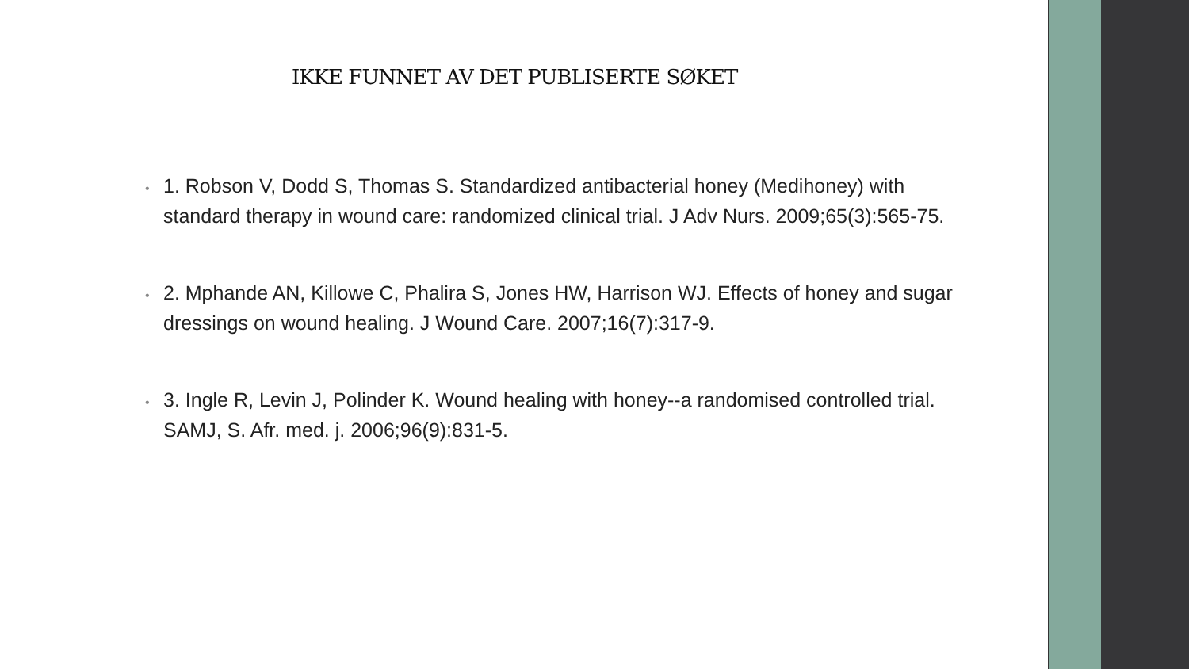IKKE FUNNET AV DET PUBLISERTE SØKET
• 1. Robson V, Dodd S, Thomas S. Standardized antibacterial honey (Medihoney) with standard therapy in wound care: randomized clinical trial. J Adv Nurs. 2009;65(3):565-75.
• 2. Mphande AN, Killowe C, Phalira S, Jones HW, Harrison WJ. Effects of honey and sugar dressings on wound healing. J Wound Care. 2007;16(7):317-9.
• 3. Ingle R, Levin J, Polinder K. Wound healing with honey--a randomised controlled trial. SAMJ, S. Afr. med. j. 2006;96(9):831-5.